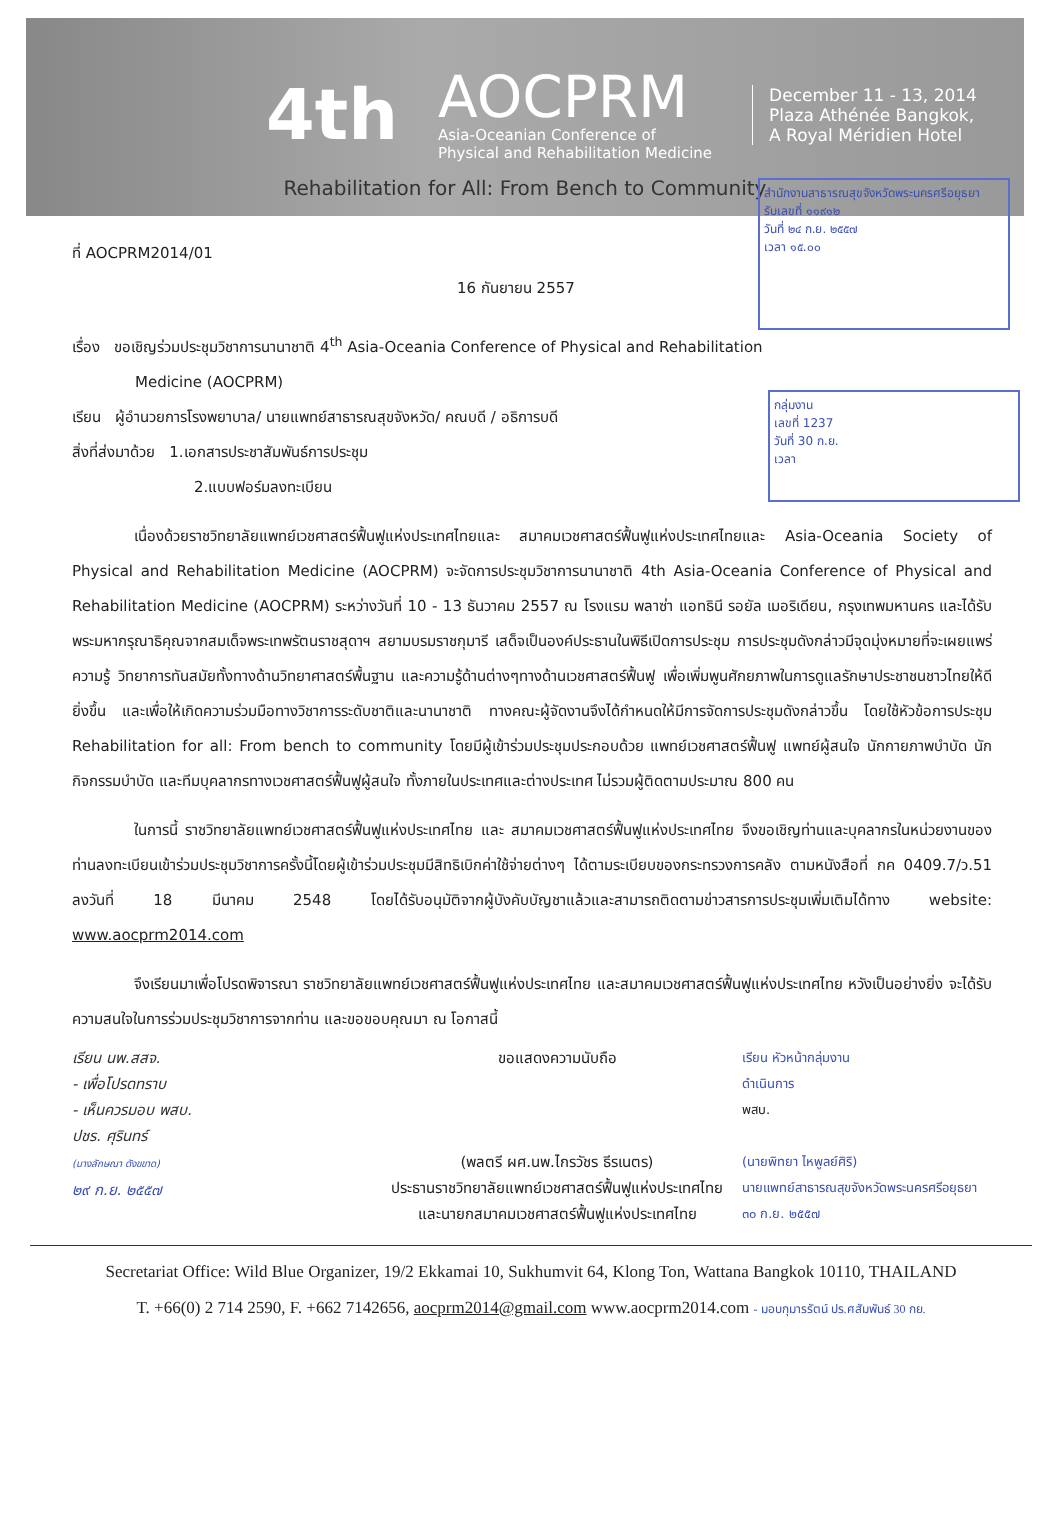4th
AOCPRM
Asia-Oceanian Conference of
Physical and Rehabilitation Medicine
December 11 - 13, 2014
Plaza Athénée Bangkok,
A Royal Méridien Hotel
Rehabilitation for All: From Bench to Community
สำนักงานสาธารณสุขจังหวัดพระนครศรีอยุธยา
รับเลขที่ ๑๑๙๑๒
วันที่ ๒๔ ก.ย. ๒๕๕๗
เวลา ๑๕.๐๐
กลุ่มงาน
เลขที่ 1237
วันที่ 30 ก.ย.
เวลา
ที่ AOCPRM2014/01
16 กันยายน 2557
เรื่อง ขอเชิญร่วมประชุมวิชาการนานาชาติ 4<sup>th</sup> Asia-Oceania Conference of Physical and Rehabilitation
Medicine (AOCPRM)
เรียน ผู้อำนวยการโรงพยาบาล/ นายแพทย์สาธารณสุขจังหวัด/ คณบดี / อธิการบดี
สิ่งที่ส่งมาด้วย 1.เอกสารประชาสัมพันธ์การประชุม
2.แบบฟอร์มลงทะเบียน
เนื่องด้วยราชวิทยาลัยแพทย์เวชศาสตร์ฟื้นฟูแห่งประเทศไทยและ สมาคมเวชศาสตร์ฟื้นฟูแห่งประเทศไทยและ Asia-Oceania Society of Physical and Rehabilitation Medicine (AOCPRM) จะจัดการประชุมวิชาการนานาชาติ 4th Asia-Oceania Conference of Physical and Rehabilitation Medicine (AOCPRM) ระหว่างวันที่ 10 - 13 ธันวาคม 2557 ณ โรงแรม พลาซ่า แอทธินี รอยัล เมอริเดียน, กรุงเทพมหานคร และได้รับพระมหากรุณาธิคุณจากสมเด็จพระเทพรัตนราชสุดาฯ สยามบรมราชกุมารี เสด็จเป็นองค์ประธานในพิธีเปิดการประชุม การประชุมดังกล่าวมีจุดมุ่งหมายที่จะเผยแพร่ความรู้ วิทยาการทันสมัยทั้งทางด้านวิทยาศาสตร์พื้นฐาน และความรู้ด้านต่างๆทางด้านเวชศาสตร์ฟื้นฟู เพื่อเพิ่มพูนศักยภาพในการดูแลรักษาประชาชนชาวไทยให้ดียิ่งขึ้น และเพื่อให้เกิดความร่วมมือทางวิชาการระดับชาติและนานาชาติ ทางคณะผู้จัดงานจึงได้กำหนดให้มีการจัดการประชุมดังกล่าวขึ้น โดยใช้หัวข้อการประชุม Rehabilitation for all: From bench to community โดยมีผู้เข้าร่วมประชุมประกอบด้วย แพทย์เวชศาสตร์ฟื้นฟู แพทย์ผู้สนใจ นักกายภาพบำบัด นักกิจกรรมบำบัด และทีมบุคลากรทางเวชศาสตร์ฟื้นฟูผู้สนใจ ทั้งภายในประเทศและต่างประเทศ ไม่รวมผู้ติดตามประมาณ 800 คน
ในการนี้ ราชวิทยาลัยแพทย์เวชศาสตร์ฟื้นฟูแห่งประเทศไทย และ สมาคมเวชศาสตร์ฟื้นฟูแห่งประเทศไทย จึงขอเชิญท่านและบุคลากรในหน่วยงานของท่านลงทะเบียนเข้าร่วมประชุมวิชาการครั้งนี้โดยผู้เข้าร่วมประชุมมีสิทธิเบิกค่าใช้จ่ายต่างๆ ได้ตามระเบียบของกระทรวงการคลัง ตามหนังสือที่ กค 0409.7/ว.51 ลงวันที่ 18 มีนาคม 2548 โดยได้รับอนุมัติจากผู้บังคับบัญชาแล้วและสามารถติดตามข่าวสารการประชุมเพิ่มเติมได้ทาง website: www.aocprm2014.com
จึงเรียนมาเพื่อโปรดพิจารณา ราชวิทยาลัยแพทย์เวชศาสตร์ฟื้นฟูแห่งประเทศไทย และสมาคมเวชศาสตร์ฟื้นฟูแห่งประเทศไทย หวังเป็นอย่างยิ่ง จะได้รับความสนใจในการร่วมประชุมวิชาการจากท่าน และขอขอบคุณมา ณ โอกาสนี้
เรียน นพ.สสจ.
- เพื่อโปรดทราบ
- เห็นควรมอบ พสบ.
ปชร. ศุรินทร์
(นางลักษณา ดังขขาด)
๒๙ ก.ย. ๒๕๕๗
ขอแสดงความนับถือ
(พลตรี ผศ.นพ.ไกรวัชร ธีรเนตร)
ประธานราชวิทยาลัยแพทย์เวชศาสตร์ฟื้นฟูแห่งประเทศไทย
และนายกสมาคมเวชศาสตร์ฟื้นฟูแห่งประเทศไทย
เรียน หัวหน้ากลุ่มงาน
ดำเนินการ
พสบ.
(นายพิทยา ไหพูลย์ศิริ)
นายแพทย์สาธารณสุขจังหวัดพระนครศรีอยุธยา
๓๐ ก.ย. ๒๕๕๗
Secretariat Office: Wild Blue Organizer, 19/2 Ekkamai 10, Sukhumvit 64, Klong Ton, Wattana Bangkok 10110, THAILAND
T. +66(0) 2 714 2590, F. +662 7142656, aocprm2014@gmail.com www.aocprm2014.com - มอบกุมารรัตน์ ปร.ศสัมพันธ์ 30 กย.